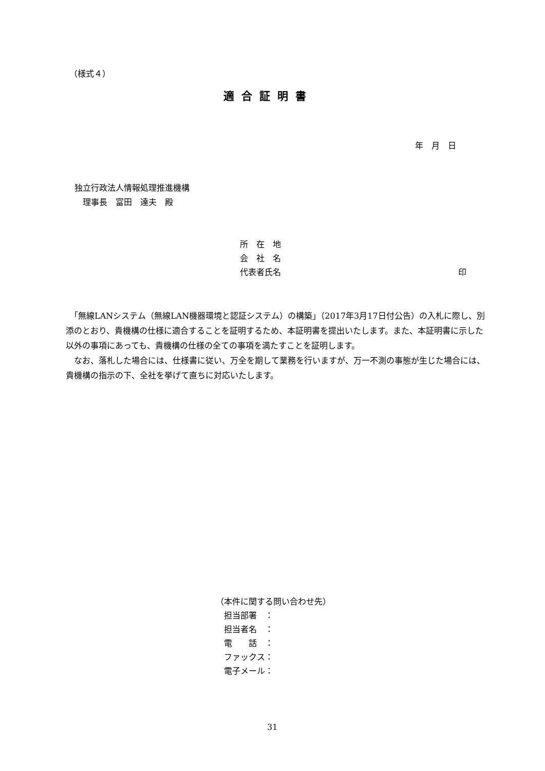（様式４）
適合証明書
年　月　日
独立行政法人情報処理推進機構
　理事長　富田　達夫　殿
所　在　地
会　社　名
代表者氏名 印
　「無線LANシステム（無線LAN機器環境と認証システム）の構築」（2017年3月17日付公告）の入札に際し、別添のとおり、貴機構の仕様に適合することを証明するため、本証明書を提出いたします。また、本証明書に示した以外の事項にあっても、貴機構の仕様の全ての事項を満たすことを証明します。
　なお、落札した場合には、仕様書に従い、万全を期して業務を行いますが、万一不測の事態が生じた場合には、貴機構の指示の下、全社を挙げて直ちに対応いたします。
（本件に関する問い合わせ先）
　担当部署　：
　担当者名　：
　電　　話　：
　ファックス：
　電子メール：
31